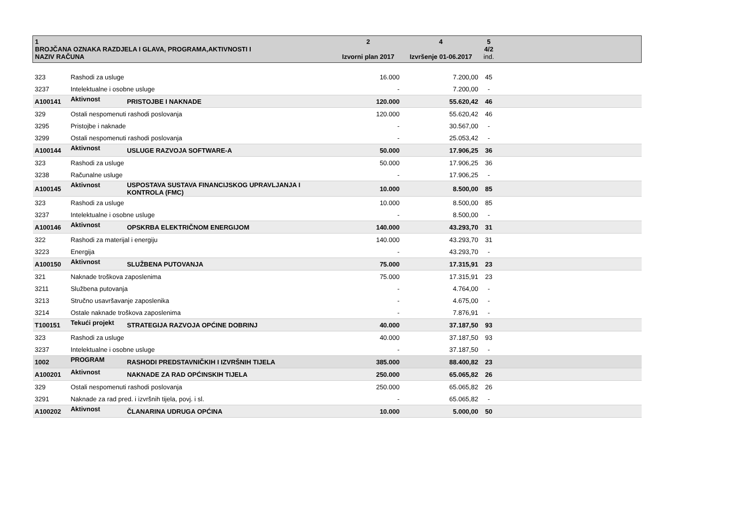| 1 BROJČANA OZNAKA RAZDJELA I GLAVA, PROGRAMA,AKTIVNOSTI I NAZIV RAČUNA | | | 2 Izvorni plan 2017 | 4 Izvršenje 01-06.2017 | 5 4/2 ind. | |
| --- | --- | --- | --- | --- | --- | --- |
| 323 | Rashodi za usluge | | 16.000 | 7.200,00 | 45 | |
| 3237 | Intelektualne i osobne usluge | | - | 7.200,00 | - | |
| A100141 | Aktivnost | PRISTOJBE I NAKNADE | 120.000 | 55.620,42 | 46 | |
| 329 | Ostali nespomenuti rashodi poslovanja | | 120.000 | 55.620,42 | 46 | |
| 3295 | Pristojbe i naknade | | - | 30.567,00 | - | |
| 3299 | Ostali nespomenuti rashodi poslovanja | | - | 25.053,42 | - | |
| A100144 | Aktivnost | USLUGE RAZVOJA SOFTWARE-A | 50.000 | 17.906,25 | 36 | |
| 323 | Rashodi za usluge | | 50.000 | 17.906,25 | 36 | |
| 3238 | Računalne usluge | | - | 17.906,25 | - | |
| A100145 | Aktivnost | USPOSTAVA SUSTAVA FINANCIJSKOG UPRAVLJANJA I KONTROLA (FMC) | 10.000 | 8.500,00 | 85 | |
| 323 | Rashodi za usluge | | 10.000 | 8.500,00 | 85 | |
| 3237 | Intelektualne i osobne usluge | | - | 8.500,00 | - | |
| A100146 | Aktivnost | OPSKRBA ELEKTRIČNOM ENERGIJOM | 140.000 | 43.293,70 | 31 | |
| 322 | Rashodi za materijal i energiju | | 140.000 | 43.293,70 | 31 | |
| 3223 | Energija | | - | 43.293,70 | - | |
| A100150 | Aktivnost | SLUŽBENA PUTOVANJA | 75.000 | 17.315,91 | 23 | |
| 321 | Naknade troškova zaposlenima | | 75.000 | 17.315,91 | 23 | |
| 3211 | Službena putovanja | | - | 4.764,00 | - | |
| 3213 | Stručno usavršavanje zaposlenika | | - | 4.675,00 | - | |
| 3214 | Ostale naknade troškova zaposlenima | | - | 7.876,91 | - | |
| T100151 | Tekući projekt | STRATEGIJA RAZVOJA OPĆINE DOBRINJ | 40.000 | 37.187,50 | 93 | |
| 323 | Rashodi za usluge | | 40.000 | 37.187,50 | 93 | |
| 3237 | Intelektualne i osobne usluge | | - | 37.187,50 | - | |
| 1002 | PROGRAM | RASHODI PREDSTAVNIČKIH I IZVRŠNIH TIJELA | 385.000 | 88.400,82 | 23 | |
| A100201 | Aktivnost | NAKNADE ZA RAD OPĆINSKIH TIJELA | 250.000 | 65.065,82 | 26 | |
| 329 | Ostali nespomenuti rashodi poslovanja | | 250.000 | 65.065,82 | 26 | |
| 3291 | Naknade za rad pred. i izvršnih tijela, povj. i sl. | | - | 65.065,82 | - | |
| A100202 | Aktivnost | ČLANARINA UDRUGA OPĆINA | 10.000 | 5.000,00 | 50 | |